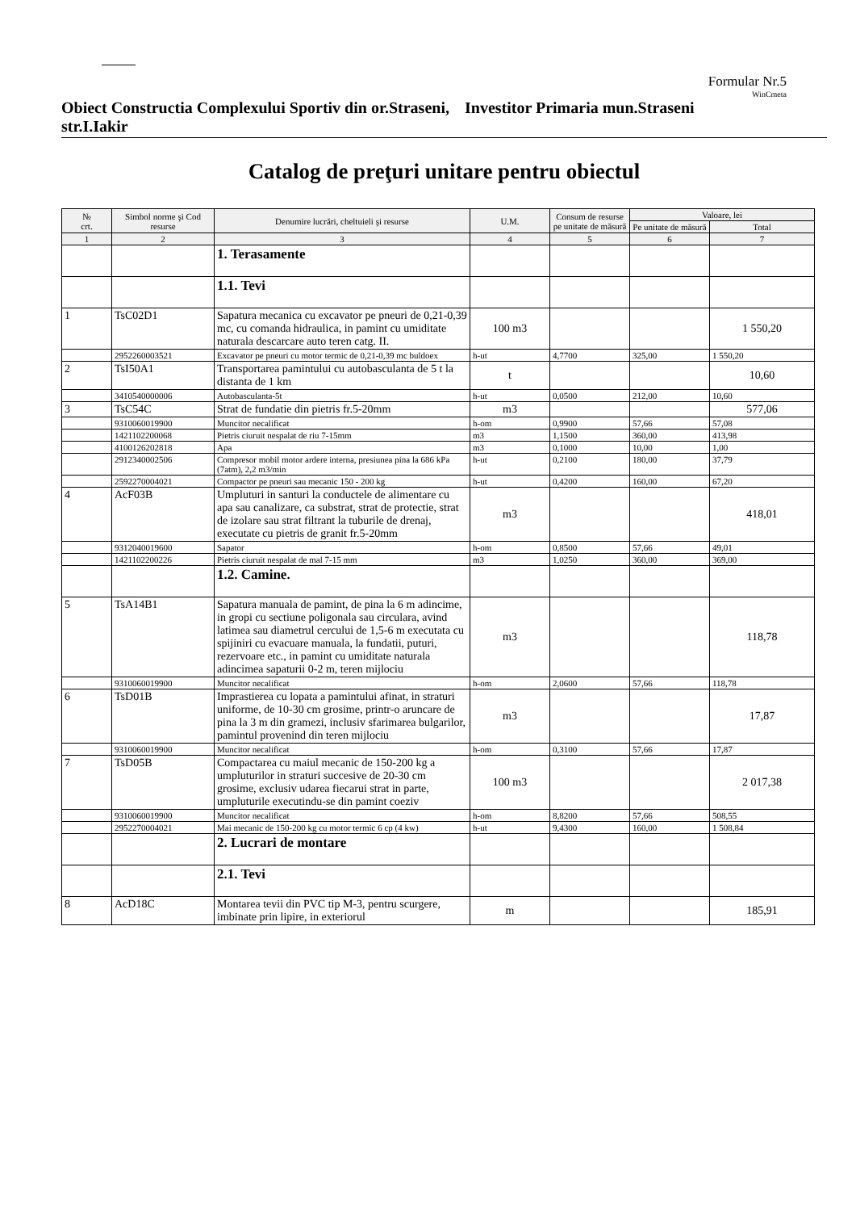Formular Nr.5
WinCmeta
Obiect Constructia Complexului Sportiv din or.Straseni, str.I.Iakir
Investitor Primaria mun.Straseni
Catalog de preţuri unitare pentru obiectul
| № crt. | Simbol norme şi Cod resurse | Denumire lucrări, cheltuieli şi resurse | U.M. | Consum de resurse pe unitate de măsură | Valoare, lei | |
| --- | --- | --- | --- | --- | --- | --- |
| | | | | | Pe unitate de măsură | Total |
| 1 | 2 | 3 | 4 | 5 | 6 | 7 |
| | | 1. Terasamente | | | | |
| | | 1.1. Tevi | | | | |
| 1 | TsC02D1 | Sapatura mecanica cu excavator pe pneuri de 0,21-0,39 mc, cu comanda hidraulica, in pamint cu umiditate naturala descarcare auto teren catg. II. | 100 m3 | | | 1 550,20 |
| | 2952260003521 | Excavator pe pneuri cu motor termic de 0,21-0,39 mc buldoex | h-ut | 4,7700 | 325,00 | 1 550,20 |
| 2 | TsI50A1 | Transportarea pamintului cu autobasculanta de 5 t la distanta de 1 km | t | | | 10,60 |
| | 3410540000006 | Autobasculanta-5t | h-ut | 0,0500 | 212,00 | 10,60 |
| 3 | TsC54C | Strat de fundatie din pietris fr.5-20mm | m3 | | | 577,06 |
| | 9310060019900 | Muncitor necalificat | h-om | 0,9900 | 57,66 | 57,08 |
| | 1421102200068 | Pietris ciuruit nespalat de riu 7-15mm | m3 | 1,1500 | 360,00 | 413,98 |
| | 4100126202818 | Apa | m3 | 0,1000 | 10,00 | 1,00 |
| | 2912340002506 | Compresor mobil motor ardere interna, presiunea pina la 686 kPa (7atm), 2,2 m3/min | h-ut | 0,2100 | 180,00 | 37,79 |
| | 2592270004021 | Compactor pe pneuri sau mecanic 150 - 200 kg | h-ut | 0,4200 | 160,00 | 67,20 |
| 4 | AcF03B | Umpluturi in santuri la conductele de alimentare cu apa sau canalizare, ca substrat, strat de protectie, strat de izolare sau strat filtrant la tuburile de drenaj, executate cu pietris de granit fr.5-20mm | m3 | | | 418,01 |
| | 9312040019600 | Sapator | h-om | 0,8500 | 57,66 | 49,01 |
| | 1421102200226 | Pietris ciuruit nespalat de mal 7-15 mm | m3 | 1,0250 | 360,00 | 369,00 |
| | | 1.2. Camine. | | | | |
| 5 | TsA14B1 | Sapatura manuala de pamint, de pina la 6 m adincime, in gropi cu sectiune poligonala sau circulara, avind latimea sau diametrul cercului de 1,5-6 m executata cu spijiniri cu evacuare manuala, la fundatii, puturi, rezervoare etc., in pamint cu umiditate naturala adincimea sapaturii 0-2 m, teren mijlociu | m3 | | | 118,78 |
| | 9310060019900 | Muncitor necalificat | h-om | 2,0600 | 57,66 | 118,78 |
| 6 | TsD01B | Imprastierea cu lopata a pamintului afinat, in straturi uniforme, de 10-30 cm grosime, printr-o aruncare de pina la 3 m din gramezi, inclusiv sfarimarea bulgarilor, pamintul provenind din teren mijlociu | m3 | | | 17,87 |
| | 9310060019900 | Muncitor necalificat | h-om | 0,3100 | 57,66 | 17,87 |
| 7 | TsD05B | Compactarea cu maiul mecanic de 150-200 kg a umpluturilor in straturi succesive de 20-30 cm grosime, exclusiv udarea fiecarui strat in parte, umpluturile executindu-se din pamint coeziv | 100 m3 | | | 2 017,38 |
| | 9310060019900 | Muncitor necalificat | h-om | 8,8200 | 57,66 | 508,55 |
| | 2952270004021 | Mai mecanic de 150-200 kg cu motor termic 6 cp (4 kw) | h-ut | 9,4300 | 160,00 | 1 508,84 |
| | | 2. Lucrari de montare | | | | |
| | | 2.1. Tevi | | | | |
| 8 | AcD18C | Montarea tevii din PVC tip M-3, pentru scurgere, imbinate prin lipire, in exteriorul | m | | | 185,91 |